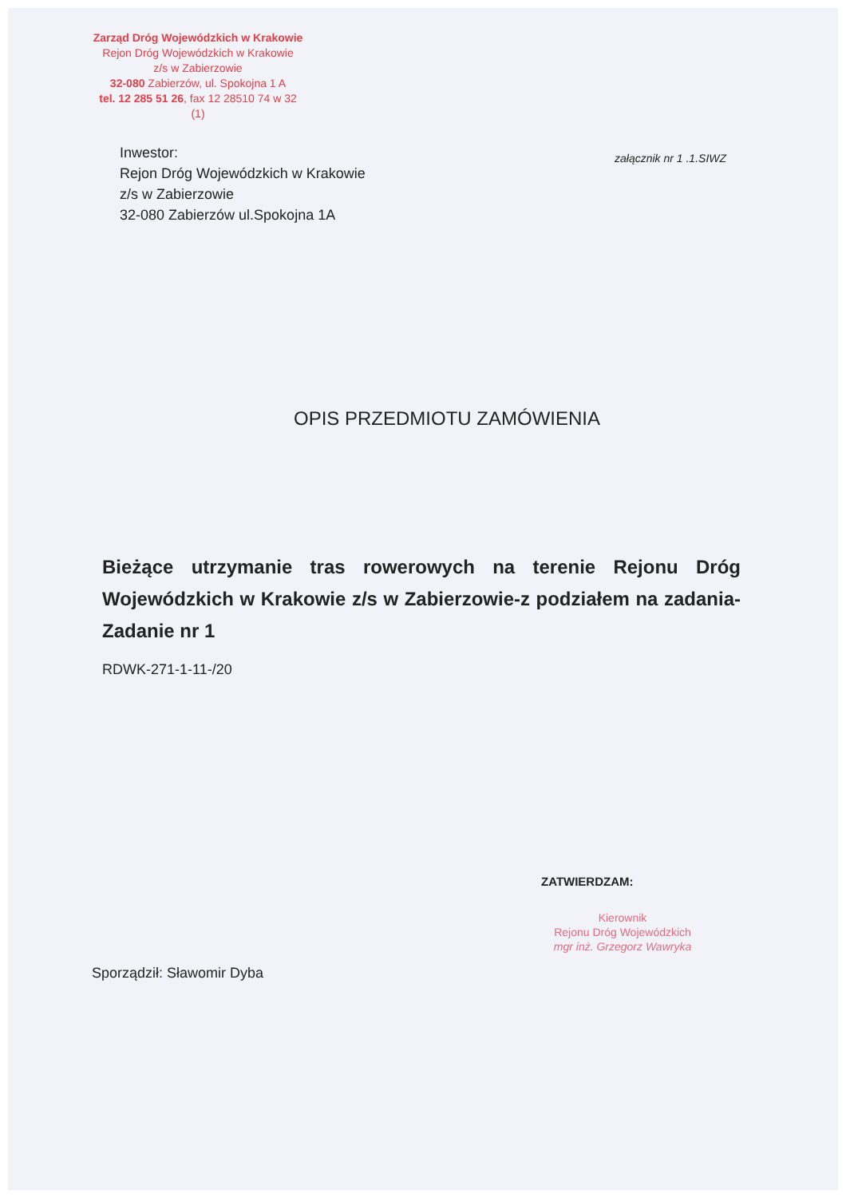Zarząd Dróg Wojewódzkich w Krakowie
Rejon Dróg Wojewódzkich w Krakowie
z/s w Zabierzowie
32-080 Zabierzów, ul. Spokojna 1 A
tel. 12 285 51 26, fax 12 28510 74 w 32
(1)
Inwestor:
Rejon Dróg Wojewódzkich w Krakowie
z/s w Zabierzowie
32-080 Zabierzów ul.Spokojna 1A
załącznik nr 1 .1.SIWZ
OPIS PRZEDMIOTU ZAMÓWIENIA
Bieżące utrzymanie tras rowerowych na terenie Rejonu Dróg Wojewódzkich w Krakowie z/s w Zabierzowie-z podziałem na zadania-Zadanie nr 1
RDWK-271-1-11-/20
ZATWIERDZAM:
Kierownik
Rejonu Dróg Wojewódzkich
mgr inż. Grzegorz Wawryka
Sporządził: Sławomir Dyba